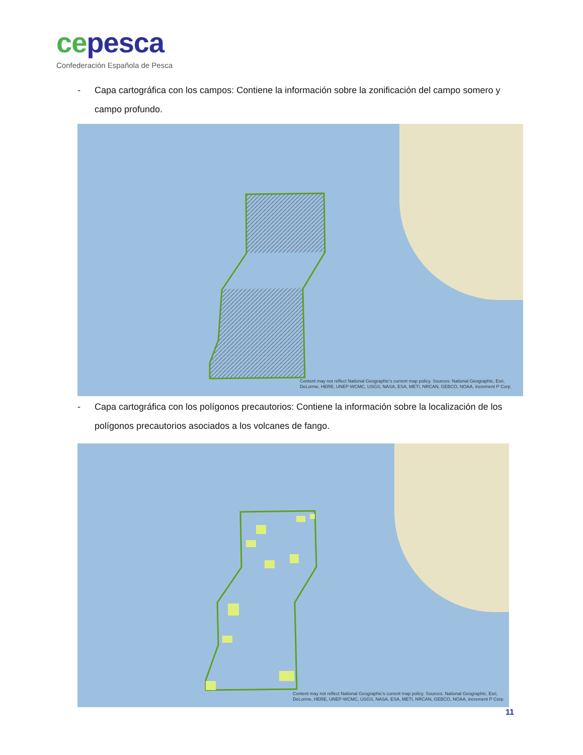cepesca
Confederación Española de Pesca
- Capa cartográfica con los campos: Contiene la información sobre la zonificación del campo somero y campo profundo.
Content may not reflect National Geographic's current map policy. Sources: National Geographic, Esri, DeLorme, HERE, UNEP-WCMC, USGS, NASA, ESA, METI, NRCAN, GEBCO, NOAA, increment P Corp.
- Capa cartográfica con los polígonos precautorios: Contiene la información sobre la localización de los polígonos precautorios asociados a los volcanes de fango.
Content may not reflect National Geographic's current map policy. Sources: National Geographic, Esri, DeLorme, HERE, UNEP-WCMC, USGS, NASA, ESA, METI, NRCAN, GEBCO, NOAA, increment P Corp.
11